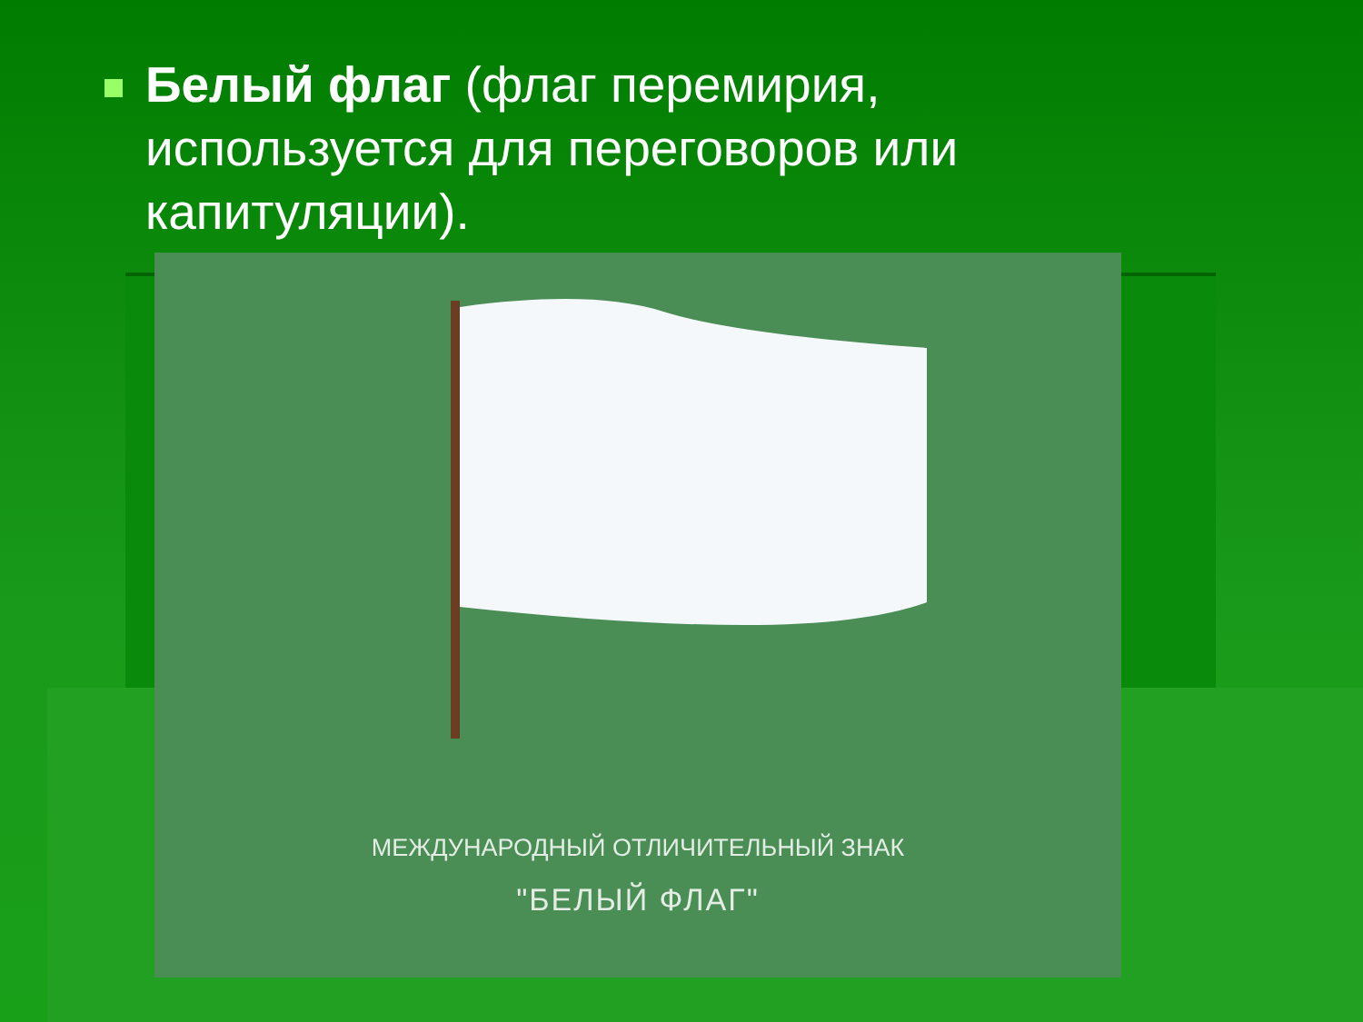Белый флаг (флаг перемирия, используется для переговоров или капитуляции).
МЕЖДУНАРОДНЫЙ ОТЛИЧИТЕЛЬНЫЙ ЗНАК
"БЕЛЫЙ ФЛАГ"